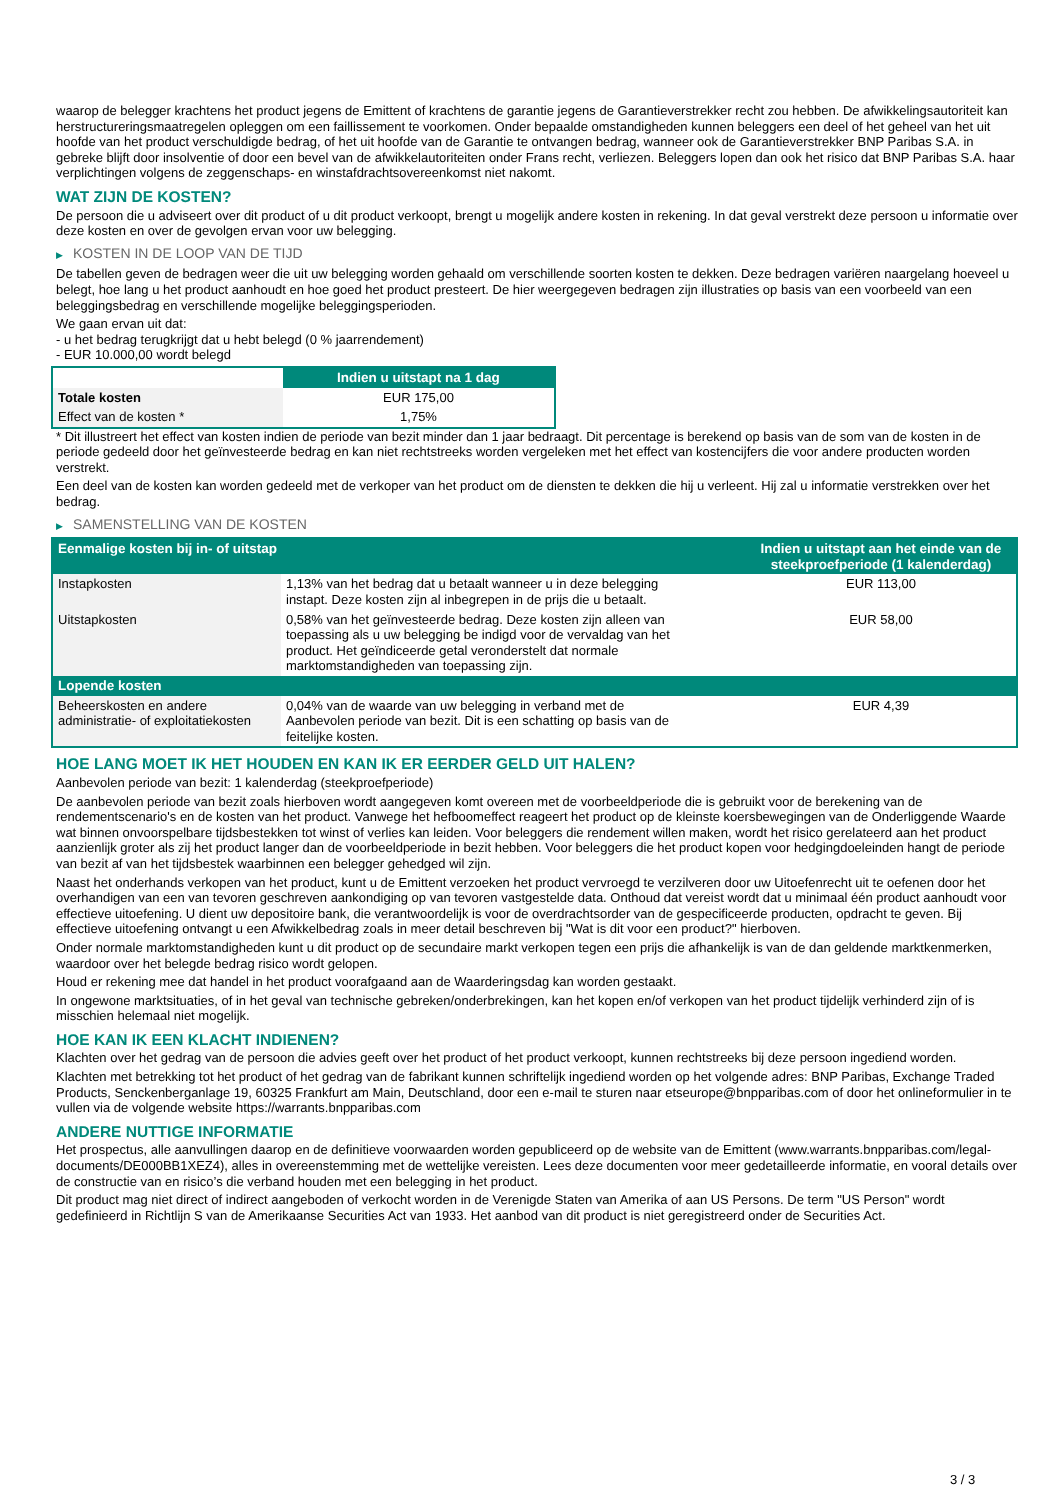waarop de belegger krachtens het product jegens de Emittent of krachtens de garantie jegens de Garantieverstrekker recht zou hebben. De afwikkelingsautoriteit kan herstructureringsmaatregelen opleggen om een faillissement te voorkomen. Onder bepaalde omstandigheden kunnen beleggers een deel of het geheel van het uit hoofde van het product verschuldigde bedrag, of het uit hoofde van de Garantie te ontvangen bedrag, wanneer ook de Garantieverstrekker BNP Paribas S.A. in gebreke blijft door insolventie of door een bevel van de afwikkelautoriteiten onder Frans recht, verliezen. Beleggers lopen dan ook het risico dat BNP Paribas S.A. haar verplichtingen volgens de zeggenschaps- en winstafdrachtsovereenkomst niet nakomt.
WAT ZIJN DE KOSTEN?
De persoon die u adviseert over dit product of u dit product verkoopt, brengt u mogelijk andere kosten in rekening. In dat geval verstrekt deze persoon u informatie over deze kosten en over de gevolgen ervan voor uw belegging.
▶ KOSTEN IN DE LOOP VAN DE TIJD
De tabellen geven de bedragen weer die uit uw belegging worden gehaald om verschillende soorten kosten te dekken. Deze bedragen variëren naargelang hoeveel u belegt, hoe lang u het product aanhoudt en hoe goed het product presteert. De hier weergegeven bedragen zijn illustraties op basis van een voorbeeld van een beleggingsbedrag en verschillende mogelijke beleggingsperioden.
We gaan ervan uit dat:
- u het bedrag terugkrijgt dat u hebt belegd (0 % jaarrendement)
- EUR 10.000,00 wordt belegd
| | Indien u uitstapt na 1 dag |
| --- | --- |
| Totale kosten | EUR 175,00 |
| Effect van de kosten * | 1,75% |
* Dit illustreert het effect van kosten indien de periode van bezit minder dan 1 jaar bedraagt. Dit percentage is berekend op basis van de som van de kosten in de periode gedeeld door het geïnvesteerde bedrag en kan niet rechtstreeks worden vergeleken met het effect van kostencijfers die voor andere producten worden verstrekt.
Een deel van de kosten kan worden gedeeld met de verkoper van het product om de diensten te dekken die hij u verleent. Hij zal u informatie verstrekken over het bedrag.
▶ SAMENSTELLING VAN DE KOSTEN
| Eenmalige kosten bij in- of uitstap | | Indien u uitstapt aan het einde van de steekproefperiode (1 kalenderdag) |
| --- | --- | --- |
| Instapkosten | 1,13% van het bedrag dat u betaalt wanneer u in deze belegging instapt. Deze kosten zijn al inbegrepen in de prijs die u betaalt. | EUR 113,00 |
| Uitstapkosten | 0,58% van het geïnvesteerde bedrag. Deze kosten zijn alleen van toepassing als u uw belegging be indigd voor de vervaldag van het product. Het geïndiceerde getal veronderstelt dat normale marktomstandigheden van toepassing zijn. | EUR 58,00 |
| Lopende kosten | | |
| Beheerskosten en andere administratie- of exploitatiekosten | 0,04% van de waarde van uw belegging in verband met de Aanbevolen periode van bezit. Dit is een schatting op basis van de feitelijke kosten. | EUR 4,39 |
HOE LANG MOET IK HET HOUDEN EN KAN IK ER EERDER GELD UIT HALEN?
Aanbevolen periode van bezit: 1 kalenderdag (steekproefperiode)
De aanbevolen periode van bezit zoals hierboven wordt aangegeven komt overeen met de voorbeeldperiode die is gebruikt voor de berekening van de rendementscenario's en de kosten van het product. Vanwege het hefboomeffect reageert het product op de kleinste koersbewegingen van de Onderliggende Waarde wat binnen onvoorspelbare tijdsbestekken tot winst of verlies kan leiden. Voor beleggers die rendement willen maken, wordt het risico gerelateerd aan het product aanzienlijk groter als zij het product langer dan de voorbeeldperiode in bezit hebben. Voor beleggers die het product kopen voor hedgingdoeleinden hangt de periode van bezit af van het tijdsbestek waarbinnen een belegger gehedged wil zijn.
Naast het onderhands verkopen van het product, kunt u de Emittent verzoeken het product vervroegd te verzilveren door uw Uitoefenrecht uit te oefenen door het overhandigen van een van tevoren geschreven aankondiging op van tevoren vastgestelde data. Onthoud dat vereist wordt dat u minimaal één product aanhoudt voor effectieve uitoefening. U dient uw depositoire bank, die verantwoordelijk is voor de overdrachtsorder van de gespecificeerde producten, opdracht te geven. Bij effectieve uitoefening ontvangt u een Afwikkelbedrag zoals in meer detail beschreven bij "Wat is dit voor een product?" hierboven.
Onder normale marktomstandigheden kunt u dit product op de secundaire markt verkopen tegen een prijs die afhankelijk is van de dan geldende marktkenmerken, waardoor over het belegde bedrag risico wordt gelopen.
Houd er rekening mee dat handel in het product voorafgaand aan de Waarderingsdag kan worden gestaakt.
In ongewone marktsituaties, of in het geval van technische gebreken/onderbrekingen, kan het kopen en/of verkopen van het product tijdelijk verhinderd zijn of is misschien helemaal niet mogelijk.
HOE KAN IK EEN KLACHT INDIENEN?
Klachten over het gedrag van de persoon die advies geeft over het product of het product verkoopt, kunnen rechtstreeks bij deze persoon ingediend worden.
Klachten met betrekking tot het product of het gedrag van de fabrikant kunnen schriftelijk ingediend worden op het volgende adres: BNP Paribas, Exchange Traded Products, Senckenberganlage 19, 60325 Frankfurt am Main, Deutschland, door een e-mail te sturen naar etseurope@bnpparibas.com of door het onlineformulier in te vullen via de volgende website https://warrants.bnpparibas.com
ANDERE NUTTIGE INFORMATIE
Het prospectus, alle aanvullingen daarop en de definitieve voorwaarden worden gepubliceerd op de website van de Emittent (www.warrants.bnpparibas.com/legal-documents/DE000BB1XEZ4), alles in overeenstemming met de wettelijke vereisten. Lees deze documenten voor meer gedetailleerde informatie, en vooral details over de constructie van en risico’s die verband houden met een belegging in het product.
Dit product mag niet direct of indirect aangeboden of verkocht worden in de Verenigde Staten van Amerika of aan US Persons. De term "US Person" wordt gedefinieerd in Richtlijn S van de Amerikaanse Securities Act van 1933. Het aanbod van dit product is niet geregistreerd onder de Securities Act.
3 / 3